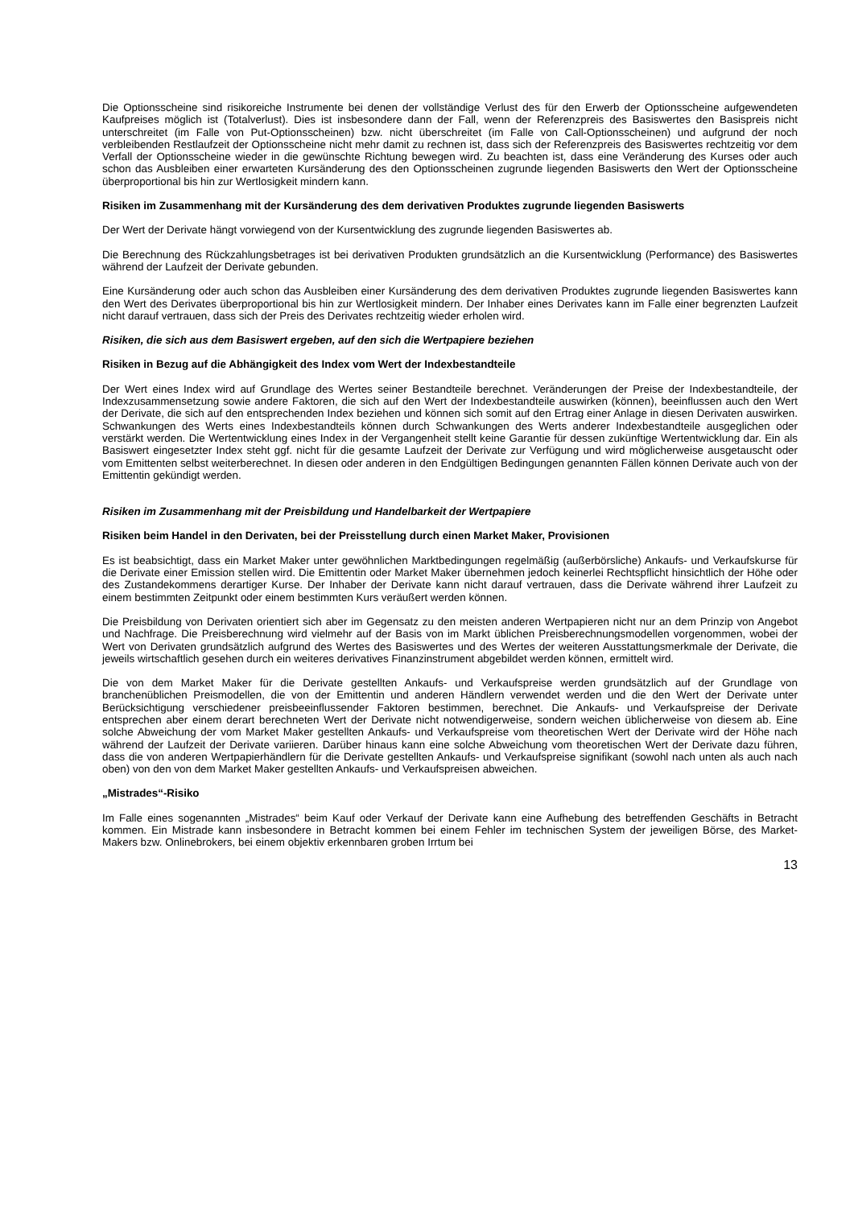Die Optionsscheine sind risikoreiche Instrumente bei denen der vollständige Verlust des für den Erwerb der Optionsscheine aufgewendeten Kaufpreises möglich ist (Totalverlust). Dies ist insbesondere dann der Fall, wenn der Referenzpreis des Basiswertes den Basispreis nicht unterschreitet (im Falle von Put-Optionsscheinen) bzw. nicht überschreitet (im Falle von Call-Optionsscheinen) und aufgrund der noch verbleibenden Restlaufzeit der Optionsscheine nicht mehr damit zu rechnen ist, dass sich der Referenzpreis des Basiswertes rechtzeitig vor dem Verfall der Optionsscheine wieder in die gewünschte Richtung bewegen wird. Zu beachten ist, dass eine Veränderung des Kurses oder auch schon das Ausbleiben einer erwarteten Kursänderung des den Optionsscheinen zugrunde liegenden Basiswerts den Wert der Optionsscheine überproportional bis hin zur Wertlosigkeit mindern kann.
Risiken im Zusammenhang mit der Kursänderung des dem derivativen Produktes zugrunde liegenden Basiswerts
Der Wert der Derivate hängt vorwiegend von der Kursentwicklung des zugrunde liegenden Basiswertes ab.
Die Berechnung des Rückzahlungsbetrages ist bei derivativen Produkten grundsätzlich an die Kursentwicklung (Performance) des Basiswertes während der Laufzeit der Derivate gebunden.
Eine Kursänderung oder auch schon das Ausbleiben einer Kursänderung des dem derivativen Produktes zugrunde liegenden Basiswertes kann den Wert des Derivates überproportional bis hin zur Wertlosigkeit mindern. Der Inhaber eines Derivates kann im Falle einer begrenzten Laufzeit nicht darauf vertrauen, dass sich der Preis des Derivates rechtzeitig wieder erholen wird.
Risiken, die sich aus dem Basiswert ergeben, auf den sich die Wertpapiere beziehen
Risiken in Bezug auf die Abhängigkeit des Index vom Wert der Indexbestandteile
Der Wert eines Index wird auf Grundlage des Wertes seiner Bestandteile berechnet. Veränderungen der Preise der Indexbestandteile, der Indexzusammensetzung sowie andere Faktoren, die sich auf den Wert der Indexbestandteile auswirken (können), beeinflussen auch den Wert der Derivate, die sich auf den entsprechenden Index beziehen und können sich somit auf den Ertrag einer Anlage in diesen Derivaten auswirken. Schwankungen des Werts eines Indexbestandteils können durch Schwankungen des Werts anderer Indexbestandteile ausgeglichen oder verstärkt werden. Die Wertentwicklung eines Index in der Vergangenheit stellt keine Garantie für dessen zukünftige Wertentwicklung dar. Ein als Basiswert eingesetzter Index steht ggf. nicht für die gesamte Laufzeit der Derivate zur Verfügung und wird möglicherweise ausgetauscht oder vom Emittenten selbst weiterberechnet. In diesen oder anderen in den Endgültigen Bedingungen genannten Fällen können Derivate auch von der Emittentin gekündigt werden.
Risiken im Zusammenhang mit der Preisbildung und Handelbarkeit der Wertpapiere
Risiken beim Handel in den Derivaten, bei der Preisstellung durch einen Market Maker, Provisionen
Es ist beabsichtigt, dass ein Market Maker unter gewöhnlichen Marktbedingungen regelmäßig (außerbörsliche) Ankaufs- und Verkaufskurse für die Derivate einer Emission stellen wird. Die Emittentin oder Market Maker übernehmen jedoch keinerlei Rechtspflicht hinsichtlich der Höhe oder des Zustandekommens derartiger Kurse. Der Inhaber der Derivate kann nicht darauf vertrauen, dass die Derivate während ihrer Laufzeit zu einem bestimmten Zeitpunkt oder einem bestimmten Kurs veräußert werden können.
Die Preisbildung von Derivaten orientiert sich aber im Gegensatz zu den meisten anderen Wertpapieren nicht nur an dem Prinzip von Angebot und Nachfrage. Die Preisberechnung wird vielmehr auf der Basis von im Markt üblichen Preisberechnungsmodellen vorgenommen, wobei der Wert von Derivaten grundsätzlich aufgrund des Wertes des Basiswertes und des Wertes der weiteren Ausstattungsmerkmale der Derivate, die jeweils wirtschaftlich gesehen durch ein weiteres derivatives Finanzinstrument abgebildet werden können, ermittelt wird.
Die von dem Market Maker für die Derivate gestellten Ankaufs- und Verkaufspreise werden grundsätzlich auf der Grundlage von branchenüblichen Preismodellen, die von der Emittentin und anderen Händlern verwendet werden und die den Wert der Derivate unter Berücksichtigung verschiedener preisbeeinflussender Faktoren bestimmen, berechnet. Die Ankaufs- und Verkaufspreise der Derivate entsprechen aber einem derart berechneten Wert der Derivate nicht notwendigerweise, sondern weichen üblicherweise von diesem ab. Eine solche Abweichung der vom Market Maker gestellten Ankaufs- und Verkaufspreise vom theoretischen Wert der Derivate wird der Höhe nach während der Laufzeit der Derivate variieren. Darüber hinaus kann eine solche Abweichung vom theoretischen Wert der Derivate dazu führen, dass die von anderen Wertpapierhändlern für die Derivate gestellten Ankaufs- und Verkaufspreise signifikant (sowohl nach unten als auch nach oben) von den von dem Market Maker gestellten Ankaufs- und Verkaufspreisen abweichen.
„Mistrades“-Risiko
Im Falle eines sogenannten „Mistrades“ beim Kauf oder Verkauf der Derivate kann eine Aufhebung des betreffenden Geschäfts in Betracht kommen. Ein Mistrade kann insbesondere in Betracht kommen bei einem Fehler im technischen System der jeweiligen Börse, des Market-Makers bzw. Onlinebrokers, bei einem objektiv erkennbaren groben Irrtum bei
13